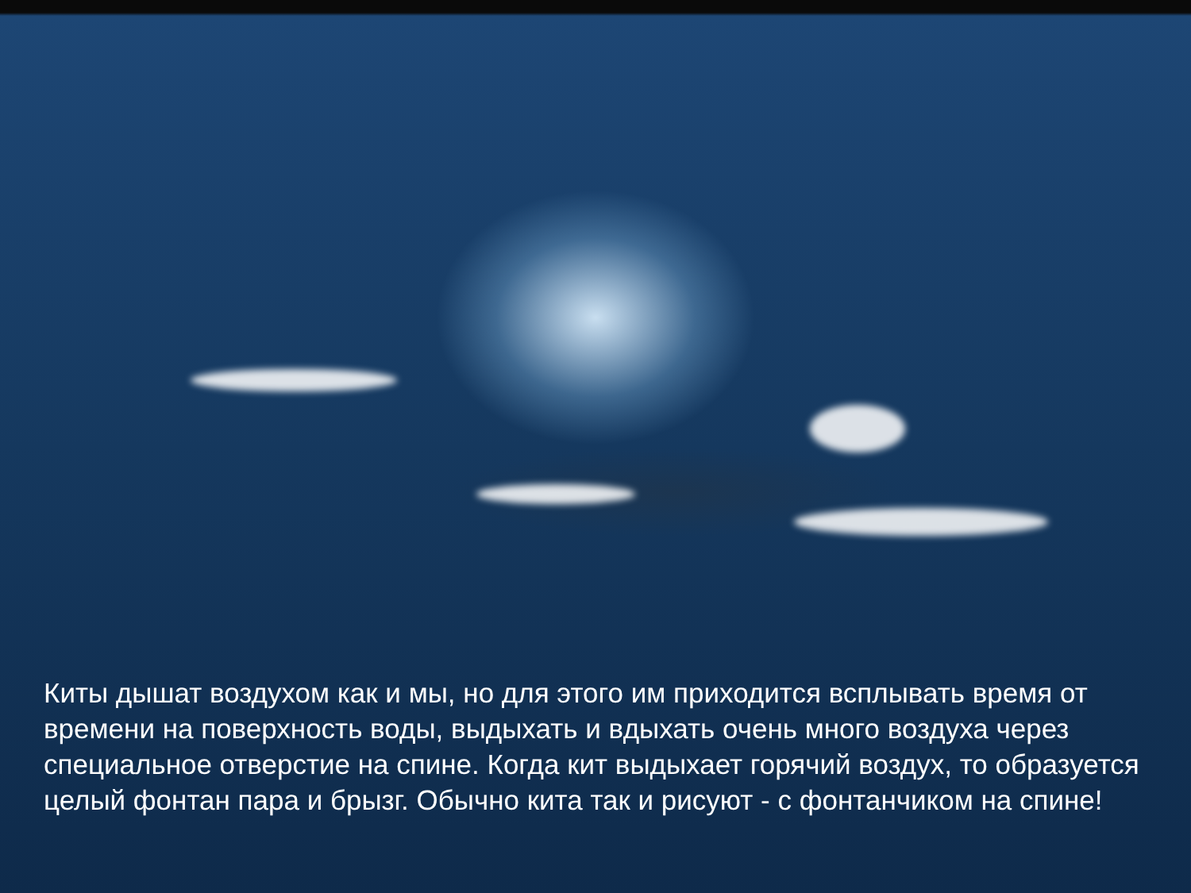Киты дышат воздухом как и мы, но для этого им приходится всплывать время от времени на поверхность воды, выдыхать и вдыхать очень много воздуха через специальное отверстие на спине. Когда кит выдыхает горячий воздух, то образуется целый фонтан пара и брызг. Обычно кита так и рисуют - с фонтанчиком на спине!